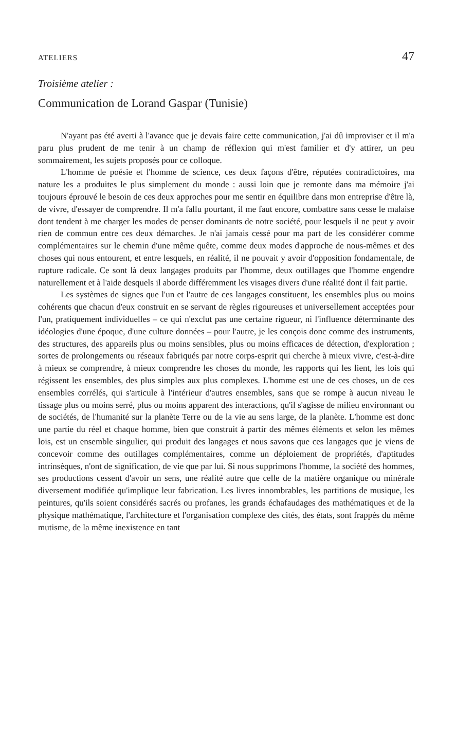ATELIERS 47
Troisième atelier :
Communication de Lorand Gaspar (Tunisie)
N'ayant pas été averti à l'avance que je devais faire cette communication, j'ai dû improviser et il m'a paru plus prudent de me tenir à un champ de réflexion qui m'est familier et d'y attirer, un peu sommairement, les sujets proposés pour ce colloque.
L'homme de poésie et l'homme de science, ces deux façons d'être, réputées contradictoires, ma nature les a produites le plus simplement du monde : aussi loin que je remonte dans ma mémoire j'ai toujours éprouvé le besoin de ces deux approches pour me sentir en équilibre dans mon entreprise d'être là, de vivre, d'essayer de comprendre. Il m'a fallu pourtant, il me faut encore, combattre sans cesse le malaise dont tendent à me charger les modes de penser dominants de notre société, pour lesquels il ne peut y avoir rien de commun entre ces deux démarches. Je n'ai jamais cessé pour ma part de les considérer comme complémentaires sur le chemin d'une même quête, comme deux modes d'approche de nous-mêmes et des choses qui nous entourent, et entre lesquels, en réalité, il ne pouvait y avoir d'opposition fondamentale, de rupture radicale. Ce sont là deux langages produits par l'homme, deux outillages que l'homme engendre naturellement et à l'aide desquels il aborde différemment les visages divers d'une réalité dont il fait partie.
Les systèmes de signes que l'un et l'autre de ces langages constituent, les ensembles plus ou moins cohérents que chacun d'eux construit en se servant de règles rigoureuses et universellement acceptées pour l'un, pratiquement individuelles – ce qui n'exclut pas une certaine rigueur, ni l'influence déterminante des idéologies d'une époque, d'une culture données – pour l'autre, je les conçois donc comme des instruments, des structures, des appareils plus ou moins sensibles, plus ou moins efficaces de détection, d'exploration ; sortes de prolongements ou réseaux fabriqués par notre corps-esprit qui cherche à mieux vivre, c'est-à-dire à mieux se comprendre, à mieux comprendre les choses du monde, les rapports qui les lient, les lois qui régissent les ensembles, des plus simples aux plus complexes. L'homme est une de ces choses, un de ces ensembles corrélés, qui s'articule à l'intérieur d'autres ensembles, sans que se rompe à aucun niveau le tissage plus ou moins serré, plus ou moins apparent des interactions, qu'il s'agisse de milieu environnant ou de sociétés, de l'humanité sur la planète Terre ou de la vie au sens large, de la planète. L'homme est donc une partie du réel et chaque homme, bien que construit à partir des mêmes éléments et selon les mêmes lois, est un ensemble singulier, qui produit des langages et nous savons que ces langages que je viens de concevoir comme des outillages complémentaires, comme un déploiement de propriétés, d'aptitudes intrinsèques, n'ont de signification, de vie que par lui. Si nous supprimons l'homme, la société des hommes, ses productions cessent d'avoir un sens, une réalité autre que celle de la matière organique ou minérale diversement modifiée qu'implique leur fabrication. Les livres innombrables, les partitions de musique, les peintures, qu'ils soient considérés sacrés ou profanes, les grands échafaudages des mathématiques et de la physique mathématique, l'architecture et l'organisation complexe des cités, des états, sont frappés du même mutisme, de la même inexistence en tant